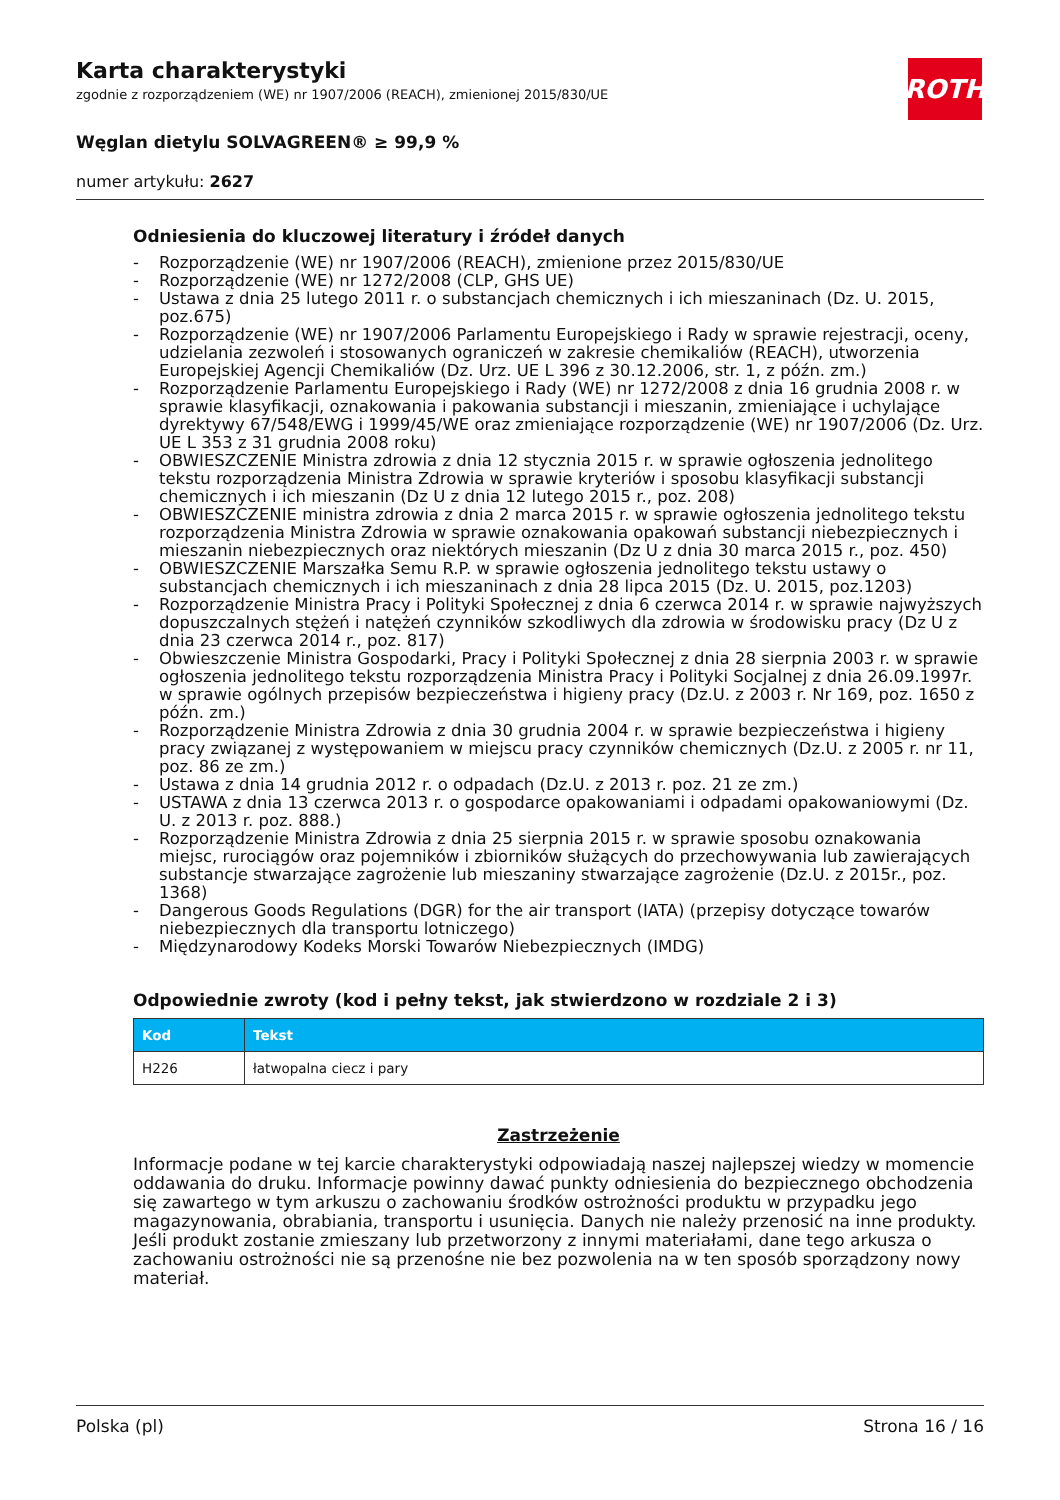ROTH
Karta charakterystyki
zgodnie z rozporządzeniem (WE) nr 1907/2006 (REACH), zmienionej 2015/830/UE
Węglan dietylu SOLVAGREEN® ≥ 99,9 %
numer artykułu: 2627
Odniesienia do kluczowej literatury i źródeł danych
- Rozporządzenie (WE) nr 1907/2006 (REACH), zmienione przez 2015/830/UE
- Rozporządzenie (WE) nr 1272/2008 (CLP, GHS UE)
- Ustawa z dnia 25 lutego 2011 r. o substancjach chemicznych i ich mieszaninach (Dz. U. 2015, poz.675)
- Rozporządzenie (WE) nr 1907/2006 Parlamentu Europejskiego i Rady w sprawie rejestracji, oceny, udzielania zezwoleń i stosowanych ograniczeń w zakresie chemikaliów (REACH), utworzenia Europejskiej Agencji Chemikaliów (Dz. Urz. UE L 396 z 30.12.2006, str. 1, z późn. zm.)
- Rozporządzenie Parlamentu Europejskiego i Rady (WE) nr 1272/2008 z dnia 16 grudnia 2008 r. w sprawie klasyfikacji, oznakowania i pakowania substancji i mieszanin, zmieniające i uchylające dyrektywy 67/548/EWG i 1999/45/WE oraz zmieniające rozporządzenie (WE) nr 1907/2006 (Dz. Urz. UE L 353 z 31 grudnia 2008 roku)
- OBWIESZCZENIE Ministra zdrowia z dnia 12 stycznia 2015 r. w sprawie ogłoszenia jednolitego tekstu rozporządzenia Ministra Zdrowia w sprawie kryteriów i sposobu klasyfikacji substancji chemicznych i ich mieszanin (Dz U z dnia 12 lutego 2015 r., poz. 208)
- OBWIESZCZENIE ministra zdrowia z dnia 2 marca 2015 r. w sprawie ogłoszenia jednolitego tekstu rozporządzenia Ministra Zdrowia w sprawie oznakowania opakowań substancji niebezpiecznych i mieszanin niebezpiecznych oraz niektórych mieszanin (Dz U z dnia 30 marca 2015 r., poz. 450)
- OBWIESZCZENIE Marszałka Semu R.P. w sprawie ogłoszenia jednolitego tekstu ustawy o substancjach chemicznych i ich mieszaninach z dnia 28 lipca 2015 (Dz. U. 2015, poz.1203)
- Rozporządzenie Ministra Pracy i Polityki Społecznej z dnia 6 czerwca 2014 r. w sprawie najwyższych dopuszczalnych stężeń i natężeń czynników szkodliwych dla zdrowia w środowisku pracy (Dz U z dnia 23 czerwca 2014 r., poz. 817)
- Obwieszczenie Ministra Gospodarki, Pracy i Polityki Społecznej z dnia 28 sierpnia 2003 r. w sprawie ogłoszenia jednolitego tekstu rozporządzenia Ministra Pracy i Polityki Socjalnej z dnia 26.09.1997r. w sprawie ogólnych przepisów bezpieczeństwa i higieny pracy (Dz.U. z 2003 r. Nr 169, poz. 1650 z późn. zm.)
- Rozporządzenie Ministra Zdrowia z dnia 30 grudnia 2004 r. w sprawie bezpieczeństwa i higieny pracy związanej z występowaniem w miejscu pracy czynników chemicznych (Dz.U. z 2005 r. nr 11, poz. 86 ze zm.)
- Ustawa z dnia 14 grudnia 2012 r. o odpadach (Dz.U. z 2013 r. poz. 21 ze zm.)
- USTAWA z dnia 13 czerwca 2013 r. o gospodarce opakowaniami i odpadami opakowaniowymi (Dz. U. z 2013 r. poz. 888.)
- Rozporządzenie Ministra Zdrowia z dnia 25 sierpnia 2015 r. w sprawie sposobu oznakowania miejsc, rurociągów oraz pojemników i zbiorników służących do przechowywania lub zawierających substancje stwarzające zagrożenie lub mieszaniny stwarzające zagrożenie (Dz.U. z 2015r., poz. 1368)
- Dangerous Goods Regulations (DGR) for the air transport (IATA) (przepisy dotyczące towarów niebezpiecznych dla transportu lotniczego)
- Międzynarodowy Kodeks Morski Towarów Niebezpiecznych (IMDG)
Odpowiednie zwroty (kod i pełny tekst, jak stwierdzono w rozdziale 2 i 3)
| Kod | Tekst |
| --- | --- |
| H226 | łatwopalna ciecz i pary |
Zastrzeżenie
Informacje podane w tej karcie charakterystyki odpowiadają naszej najlepszej wiedzy w momencie oddawania do druku. Informacje powinny dawać punkty odniesienia do bezpiecznego obchodzenia się zawartego w tym arkuszu o zachowaniu środków ostrożności produktu w przypadku jego magazynowania, obrabiania, transportu i usunięcia. Danych nie należy przenosić na inne produkty. Jeśli produkt zostanie zmieszany lub przetworzony z innymi materiałami, dane tego arkusza o zachowaniu ostrożności nie są przenośne nie bez pozwolenia na w ten sposób sporządzony nowy materiał.
Polska (pl) Strona 16 / 16